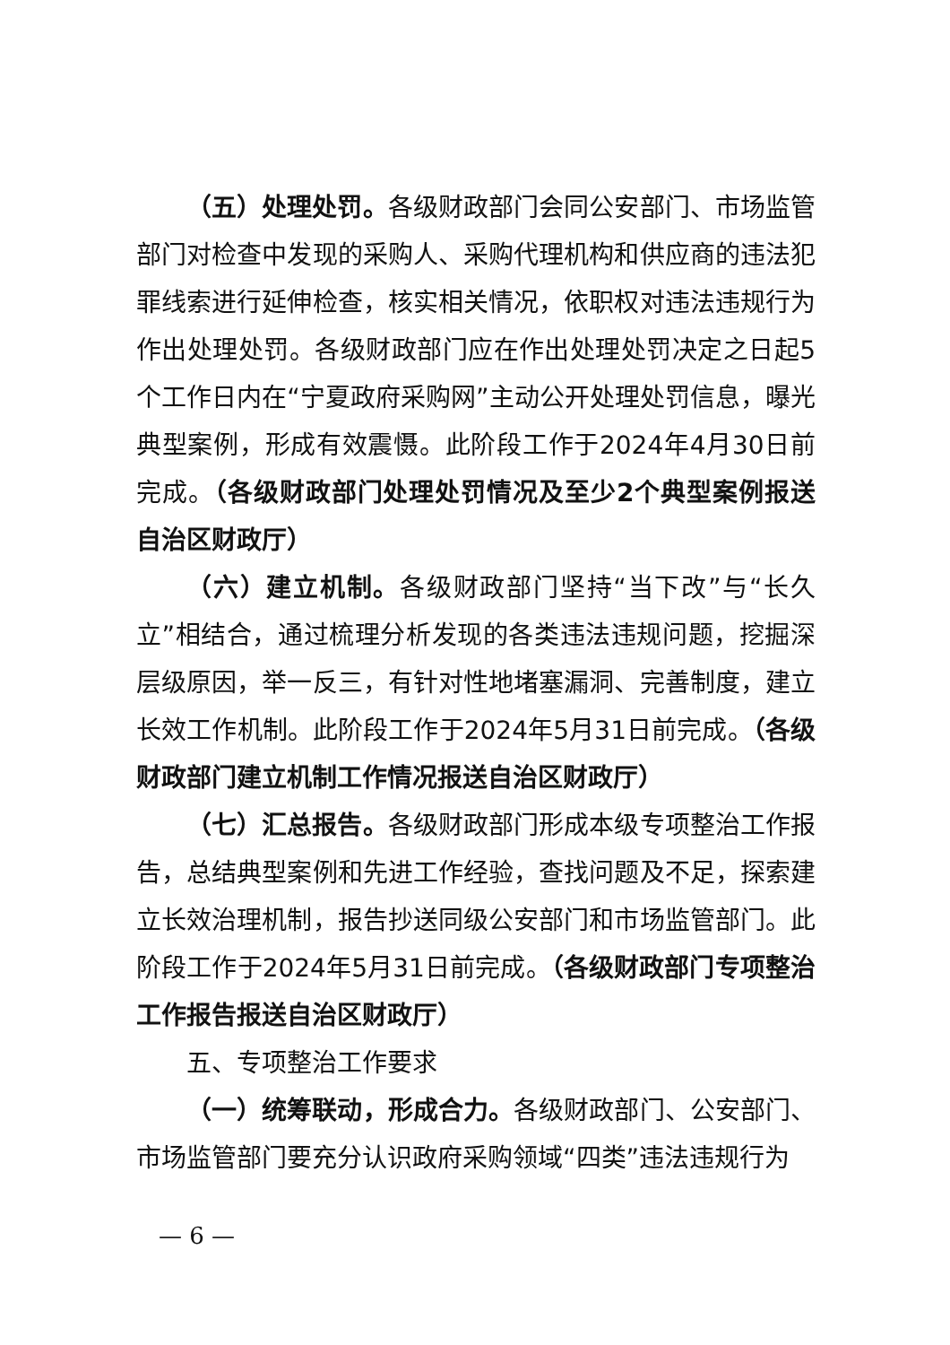（五）处理处罚。各级财政部门会同公安部门、市场监管部门对检查中发现的采购人、采购代理机构和供应商的违法犯罪线索进行延伸检查，核实相关情况，依职权对违法违规行为作出处理处罚。各级财政部门应在作出处理处罚决定之日起5个工作日内在“宁夏政府采购网”主动公开处理处罚信息，曝光典型案例，形成有效震慑。此阶段工作于2024年4月30日前完成。（各级财政部门处理处罚情况及至少2个典型案例报送自治区财政厅）
（六）建立机制。各级财政部门坚持“当下改”与“长久立”相结合，通过梳理分析发现的各类违法违规问题，挖掘深层级原因，举一反三，有针对性地堵塞漏洞、完善制度，建立长效工作机制。此阶段工作于2024年5月31日前完成。（各级财政部门建立机制工作情况报送自治区财政厅）
（七）汇总报告。各级财政部门形成本级专项整治工作报告，总结典型案例和先进工作经验，查找问题及不足，探索建立长效治理机制，报告抄送同级公安部门和市场监管部门。此阶段工作于2024年5月31日前完成。（各级财政部门专项整治工作报告报送自治区财政厅）
五、专项整治工作要求
（一）统筹联动，形成合力。各级财政部门、公安部门、市场监管部门要充分认识政府采购领域“四类”违法违规行为
— 6 —